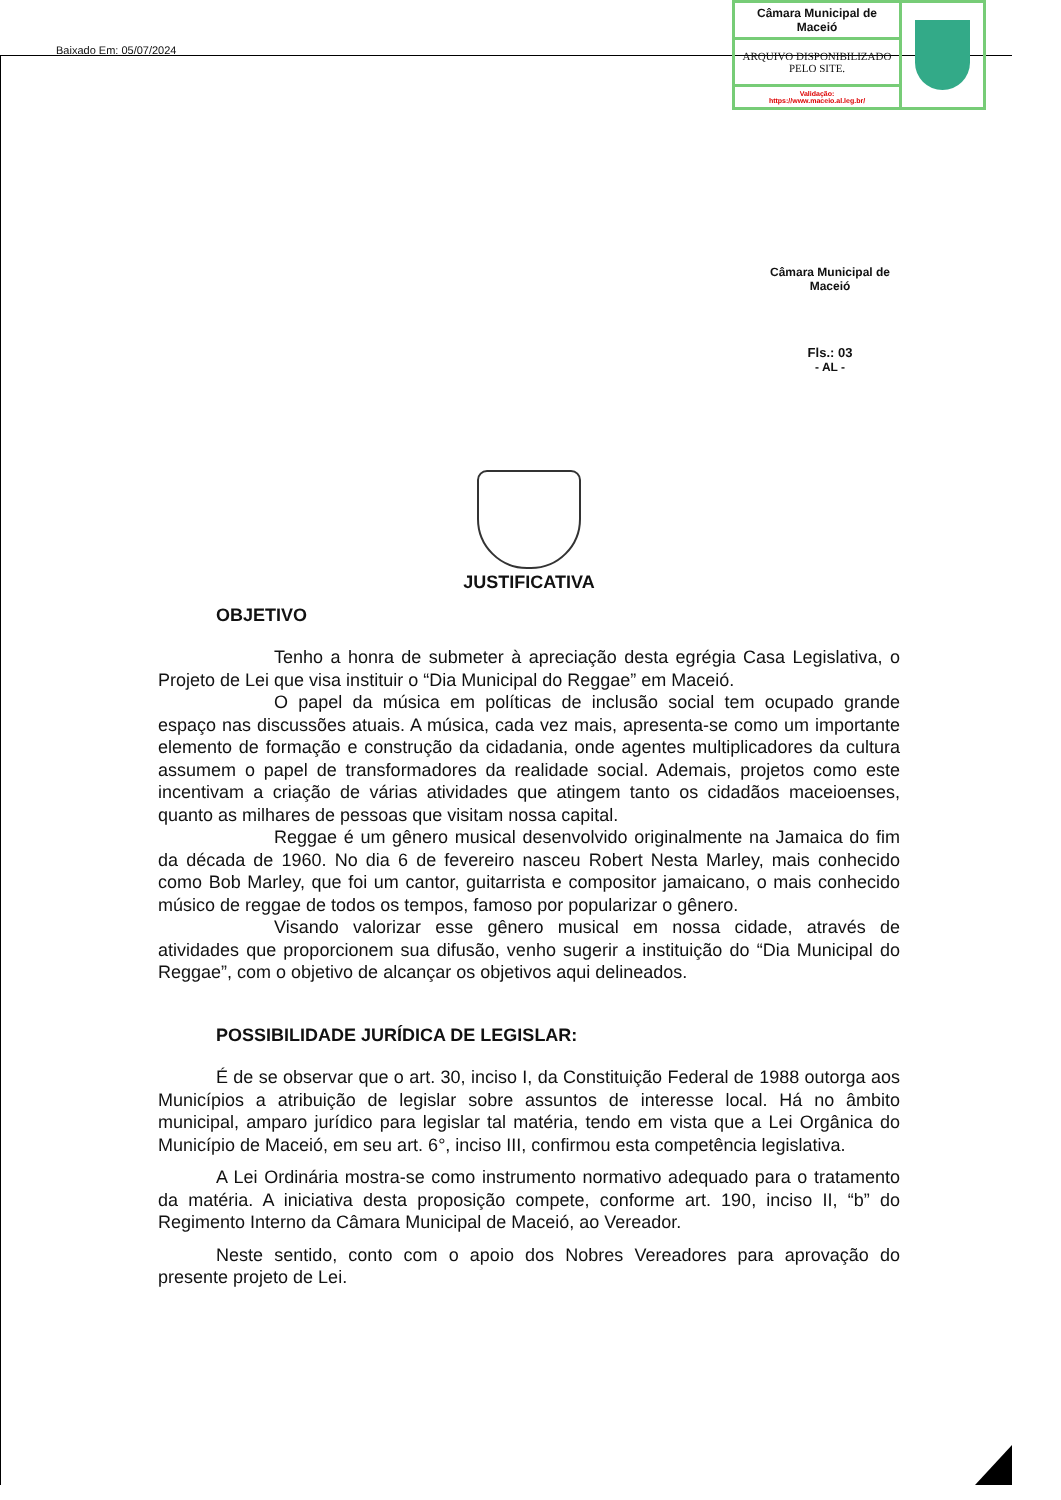Baixado Em: 05/07/2024
| Câmara Municipal de Maceió | |
| ARQUIVO DISPONIBILIZADO PELO SITE. | |
| Validação: https://www.maceio.al.leg.br/ | |
Câmara Municipal de Maceió
Fls.: 03
- AL -
JUSTIFICATIVA
OBJETIVO
Tenho a honra de submeter à apreciação desta egrégia Casa Legislativa, o Projeto de Lei que visa instituir o “Dia Municipal do Reggae” em Maceió.
O papel da música em políticas de inclusão social tem ocupado grande espaço nas discussões atuais. A música, cada vez mais, apresenta-se como um importante elemento de formação e construção da cidadania, onde agentes multiplicadores da cultura assumem o papel de transformadores da realidade social. Ademais, projetos como este incentivam a criação de várias atividades que atingem tanto os cidadãos maceioenses, quanto as milhares de pessoas que visitam nossa capital.
Reggae é um gênero musical desenvolvido originalmente na Jamaica do fim da década de 1960. No dia 6 de fevereiro nasceu Robert Nesta Marley, mais conhecido como Bob Marley, que foi um cantor, guitarrista e compositor jamaicano, o mais conhecido músico de reggae de todos os tempos, famoso por popularizar o gênero.
Visando valorizar esse gênero musical em nossa cidade, através de atividades que proporcionem sua difusão, venho sugerir a instituição do “Dia Municipal do Reggae”, com o objetivo de alcançar os objetivos aqui delineados.
POSSIBILIDADE JURÍDICA DE LEGISLAR:
É de se observar que o art. 30, inciso I, da Constituição Federal de 1988 outorga aos Municípios a atribuição de legislar sobre assuntos de interesse local. Há no âmbito municipal, amparo jurídico para legislar tal matéria, tendo em vista que a Lei Orgânica do Município de Maceió, em seu art. 6°, inciso III, confirmou esta competência legislativa.
A Lei Ordinária mostra-se como instrumento normativo adequado para o tratamento da matéria. A iniciativa desta proposição compete, conforme art. 190, inciso II, “b” do Regimento Interno da Câmara Municipal de Maceió, ao Vereador.
Neste sentido, conto com o apoio dos Nobres Vereadores para aprovação do presente projeto de Lei.